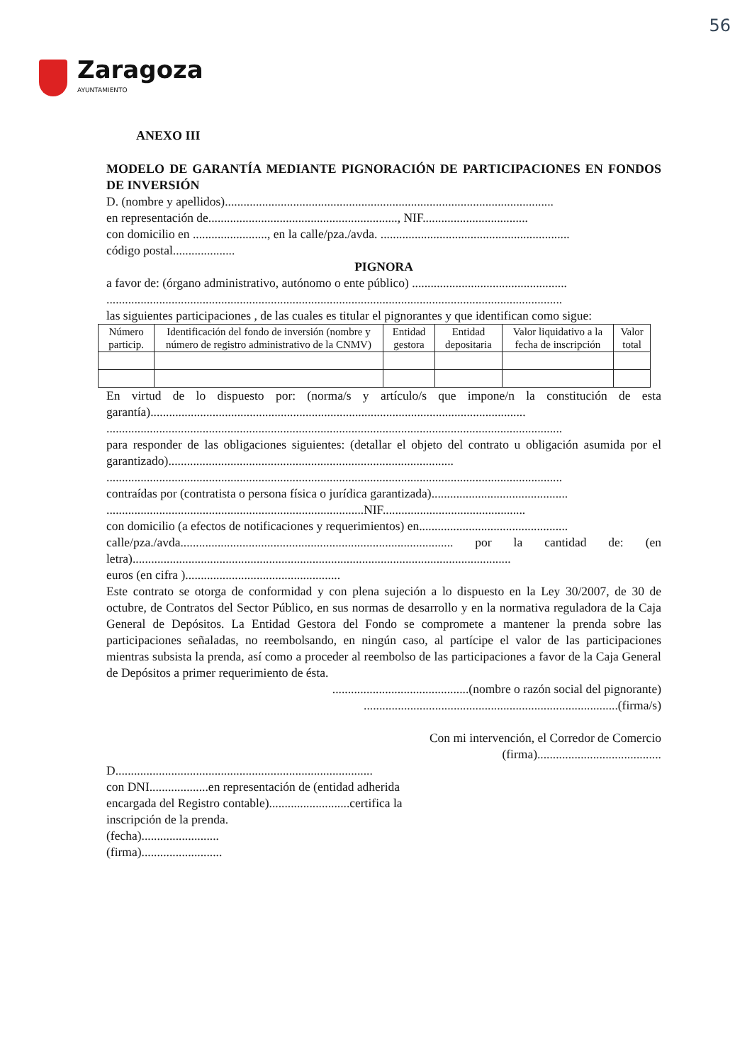56
Zaragoza
AYUNTAMIENTO
ANEXO III
MODELO DE GARANTÍA MEDIANTE PIGNORACIÓN DE PARTICIPACIONES EN FONDOS DE INVERSIÓN
D. (nombre y apellidos)..........................................................................................................
en representación de............................................................., NIF..................................
con domicilio en ........................, en la calle/pza./avda. .............................................................
código postal....................
PIGNORA
a favor de: (órgano administrativo, autónomo o ente público) ..................................................
...................................................................................................................................................
las siguientes participaciones , de las cuales es titular el pignorantes y que identifican como sigue:
| Número particip. | Identificación del fondo de inversión (nombre y número de registro administrativo de la CNMV) | Entidad gestora | Entidad depositaria | Valor liquidativo a la fecha de inscripción | Valor total |
| --- | --- | --- | --- | --- | --- |
En virtud de lo dispuesto por: (norma/s y artículo/s que impone/n la constitución de esta garantía).........................................................................................................................
...................................................................................................................................................
para responder de las obligaciones siguientes: (detallar el objeto del contrato u obligación asumida por el garantizado)............................................................................................
...................................................................................................................................................
contraídas por (contratista o persona física o jurídica garantizada)............................................
...................................................................................NIF..............................................
con domicilio (a efectos de notificaciones y requerimientos) en................................................
calle/pza./avda........................................................................................ por la cantidad de: (en letra)..........................................................................................................................
euros (en cifra )..................................................
Este contrato se otorga de conformidad y con plena sujeción a lo dispuesto en la Ley 30/2007, de 30 de octubre, de Contratos del Sector Público, en sus normas de desarrollo y en la normativa reguladora de la Caja General de Depósitos. La Entidad Gestora del Fondo se compromete a mantener la prenda sobre las participaciones señaladas, no reembolsando, en ningún caso, al partícipe el valor de las participaciones mientras subsista la prenda, así como a proceder al reembolso de las participaciones a favor de la Caja General de Depósitos a primer requerimiento de ésta.
............................................(nombre o razón social del pignorante)
..................................................................................(firma/s)
Con mi intervención, el Corredor de Comercio
(firma)........................................
D...................................................................................
con DNI...................en representación de (entidad adherida
encargada del Registro contable)..........................certifica la
inscripción de la prenda.
(fecha).........................
(firma)..........................